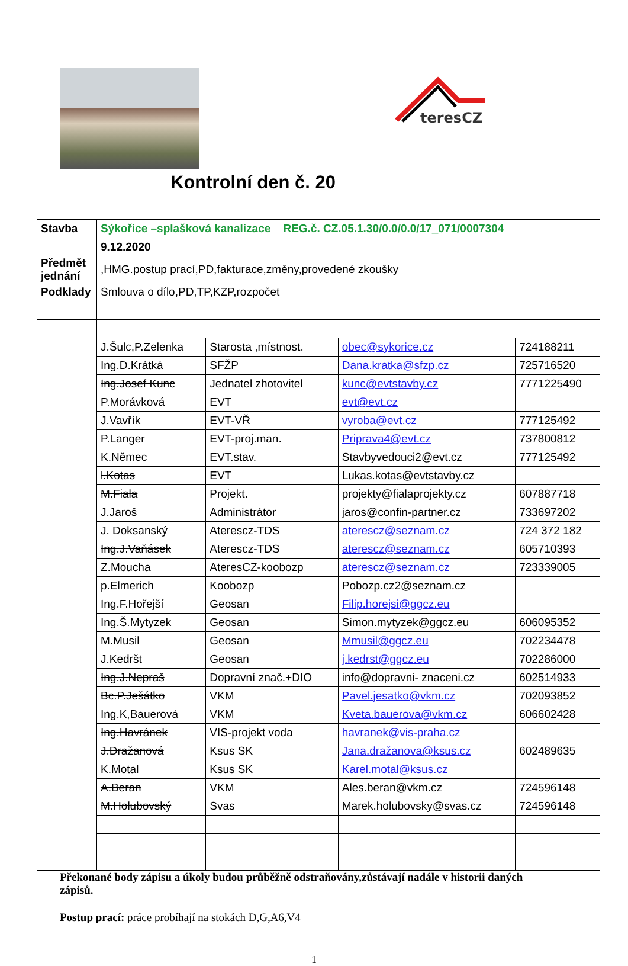teresCZ
Kontrolní den č. 20
| Stavba | Sýkořice –splašková kanalizace REG.č. CZ.05.1.30/0.0/0.0/17_071/0007304 | | | |
| | 9.12.2020 | | | |
| Předmět jednání | ,HMG.postup prací,PD,fakturace,změny,provedené zkoušky | | | |
| Podklady | Smlouva o dílo,PD,TP,KZP,rozpočet | | | |
| | J.Šulc,P.Zelenka | Starosta ,místnost. | obec@sykorice.cz | 724188211 |
| | Ing.D.Krátká | SFŽP | Dana.kratka@sfzp.cz | 725716520 |
| | Ing.Josef Kunc | Jednatel zhotovitel | kunc@evtstavby.cz | 7771225490 |
| | P.Morávková | EVT | evt@evt.cz | |
| | J.Vavřík | EVT-VŘ | vyroba@evt.cz | 777125492 |
| | P.Langer | EVT-proj.man. | Priprava4@evt.cz | 737800812 |
| | K.Němec | EVT.stav. | Stavbyvedouci2@evt.cz | 777125492 |
| | l.Kotas | EVT | Lukas.kotas@evtstavby.cz | |
| | M.Fiala | Projekt. | projekty@fialaprojekty.cz | 607887718 |
| | J.Jaroš | Administrátor | jaros@confin-partner.cz | 733697202 |
| | J. Doksanský | Aterescz-TDS | aterescz@seznam.cz | 724 372 182 |
| | Ing.J.Vaňásek | Aterescz-TDS | aterescz@seznam.cz | 605710393 |
| | Z.Moucha | AteresCZ-koobozp | aterescz@seznam.cz | 723339005 |
| | p.Elmerich | Koobozp | Pobozp.cz2@seznam.cz | |
| | Ing.F.Hořejší | Geosan | Filip.horejsi@ggcz.eu | |
| | Ing.Š.Mytyzek | Geosan | Simon.mytyzek@ggcz.eu | 606095352 |
| | M.Musil | Geosan | Mmusil@ggcz.eu | 702234478 |
| | J.Kedršt | Geosan | j.kedrst@ggcz.eu | 702286000 |
| | Ing.J.Nepraš | Dopravní znač.+DIO | info@dopravni- znaceni.cz | 602514933 |
| | Bc.P.Ješátko | VKM | Pavel.jesatko@vkm.cz | 702093852 |
| | Ing.K,Bauerová | VKM | Kveta.bauerova@vkm.cz | 606602428 |
| | Ing.Havránek | VIS-projekt voda | havranek@vis-praha.cz | |
| | J.Dražanová | Ksus SK | Jana.dražanova@ksus.cz | 602489635 |
| | K.Motal | Ksus SK | Karel.motal@ksus.cz | |
| | A.Beran | VKM | Ales.beran@vkm.cz | 724596148 |
| | M.Holubovský | Svas | Marek.holubovsky@svas.cz | 724596148 |
Překonané body zápisu a úkoly budou průběžně odstraňovány,zůstávají nadále v historii daných zápisů.
Postup prací: práce probíhají na stokách D,G,A6,V4
1